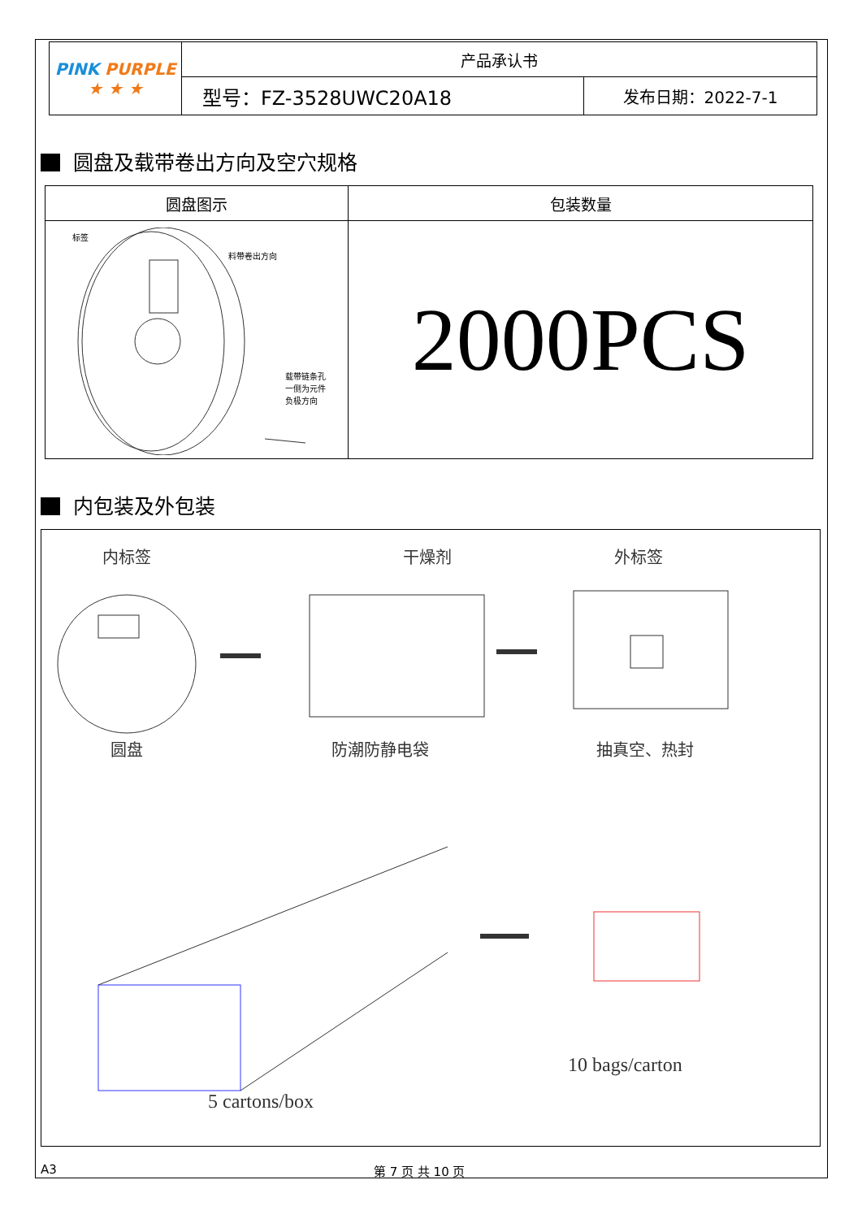| PINK PURPLE ★ ★ ★ | 产品承认书 | |
| | 型号：FZ-3528UWC20A18 | 发布日期：2022-7-1 |
圆盘及载带卷出方向及空穴规格
| 圆盘图示 | 包装数量 |
| --- | --- |
| 标签 料带卷出方向 载带链条孔 一侧为元件 负极方向 | 2000PCS |
内包装及外包装
内标签 干燥剂 外标签
圆盘 防潮防静电袋 抽真空、热封
10 bags/carton
5 cartons/box
A3 第 7 页 共 10 页